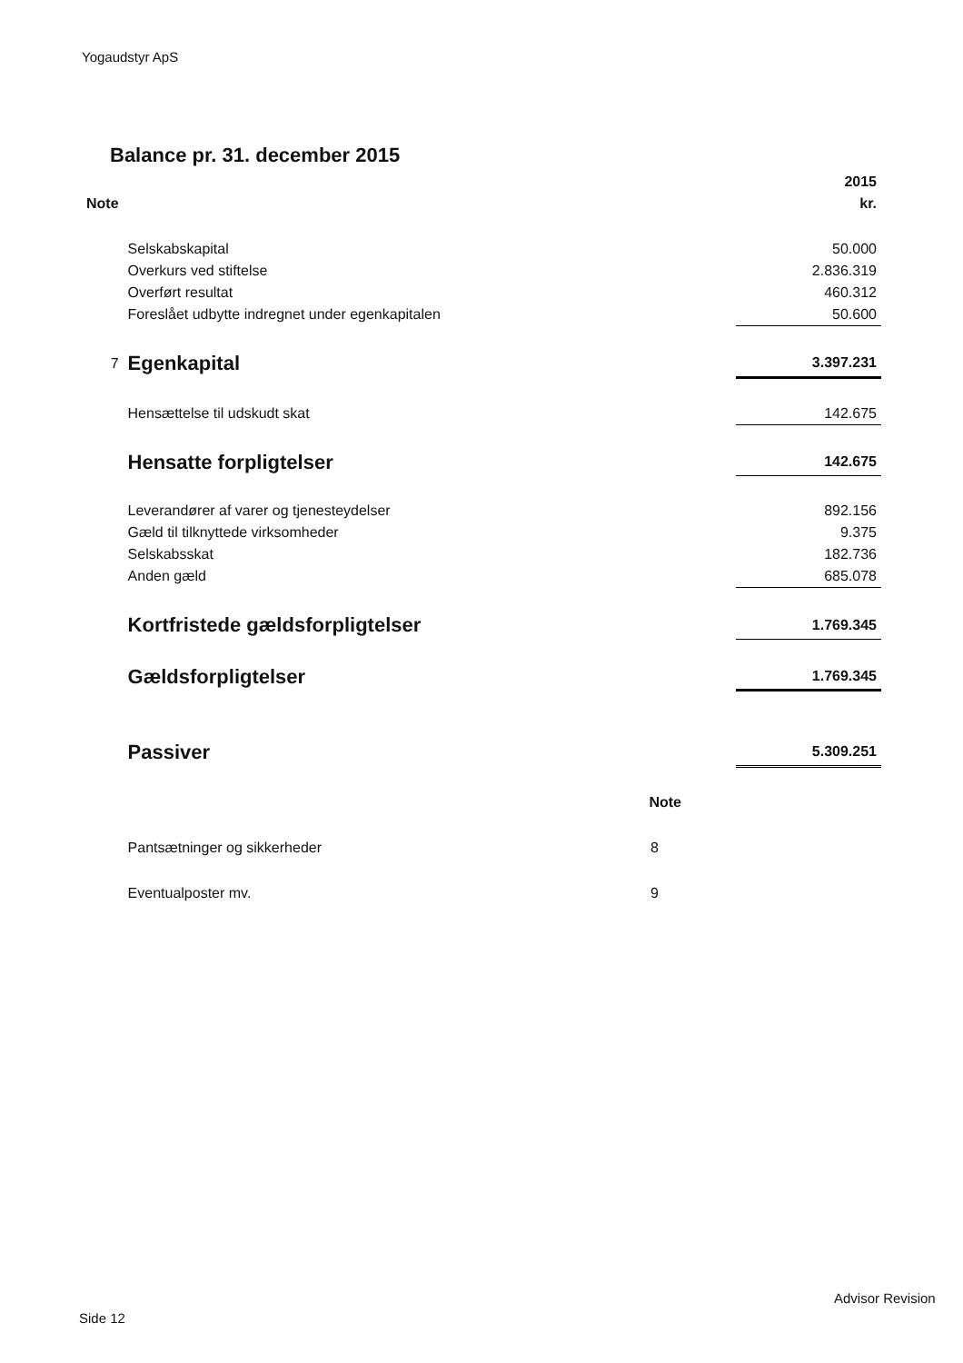Yogaudstyr ApS
Balance pr. 31. december 2015
| | | 2015 |
| --- | --- | --- |
| Note | | kr. |
| | Selskabskapital | 50.000 |
| | Overkurs ved stiftelse | 2.836.319 |
| | Overført resultat | 460.312 |
| | Foreslået udbytte indregnet under egenkapitalen | 50.600 |
| 7 | Egenkapital | 3.397.231 |
| | Hensættelse til udskudt skat | 142.675 |
| | Hensatte forpligtelser | 142.675 |
| | Leverandører af varer og tjenesteydelser | 892.156 |
| | Gæld til tilknyttede virksomheder | 9.375 |
| | Selskabsskat | 182.736 |
| | Anden gæld | 685.078 |
| | Kortfristede gældsforpligtelser | 1.769.345 |
| | Gældsforpligtelser | 1.769.345 |
| | Passiver | 5.309.251 |
| | Note | |
| | Pantsætninger og sikkerheder 8 | |
| | Eventualposter mv. 9 | |
Advisor Revision
Side 12